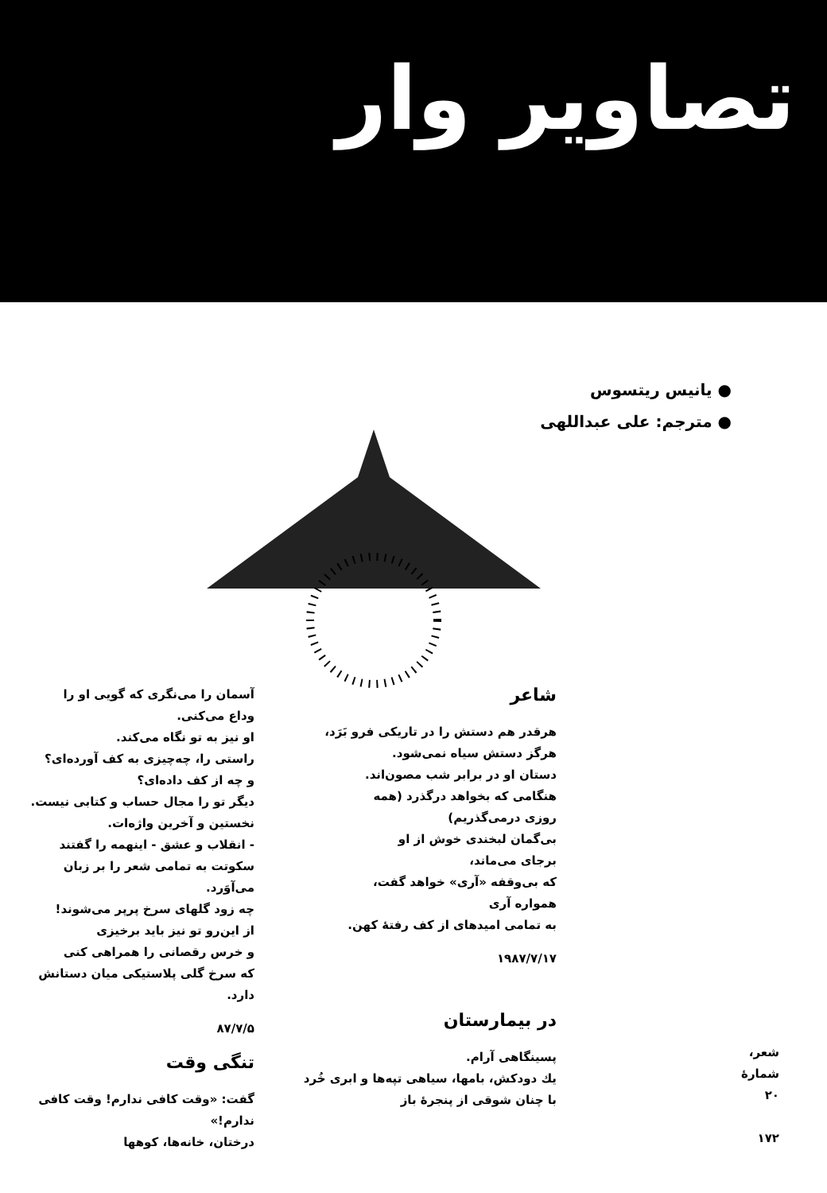تصاویر وار
● یانیس ریتسوس
● مترجم: علی عبداللهی
شاعر
هرقدر هم دستش را در تاریکی فرو بَرَد،
هرگز دستش سیاه نمی‌شود.
دستان او در برابر شب مصون‌اند.
هنگامی که بخواهد درگذرد (همه
روزی درمی‌گذریم)
بی‌گمان لبخندی خوش از او
برجای می‌ماند،
که بی‌وقفه «آری» خواهد گفت،
همواره آری
به تمامی امیدهای از کف رفتهٔ کهن.
۱۹۸۷/۷/۱۷
در بیمارستان
پسینگاهی آرام.
یك دودکش، بامها، سیاهی تپه‌ها و ابری خُرد
با چنان شوقی از پنجرهٔ باز
آسمان را می‌نگری که گویی او را
وداع می‌کنی.
او نیز به تو نگاه می‌کند.
راستی را، چه‌چیزی به کف آورده‌ای؟
و چه از کف داده‌ای؟
دیگر تو را مجال حساب و کتابی نیست.
نخستین و آخرین واژه‌ات.
- انقلاب و عشق - اینهمه را گفتند
سکوتت به تمامی شعر را بر زبان می‌آوَرد.
چه زود گلهای سرخ پرپر می‌شوند!
از این‌رو تو نیز باید برخیزی
و خرس رقصانی را همراهی کنی
که سرخ گلی پلاستیکی میان دستانش دارد.
۸۷/۷/۵
تنگی وقت
گفت: «وقت کافی ندارم! وقت کافی ندارم!»
درختان، خانه‌ها، کوهها
شعر، شمارهٔ ۲۰
۱۷۲